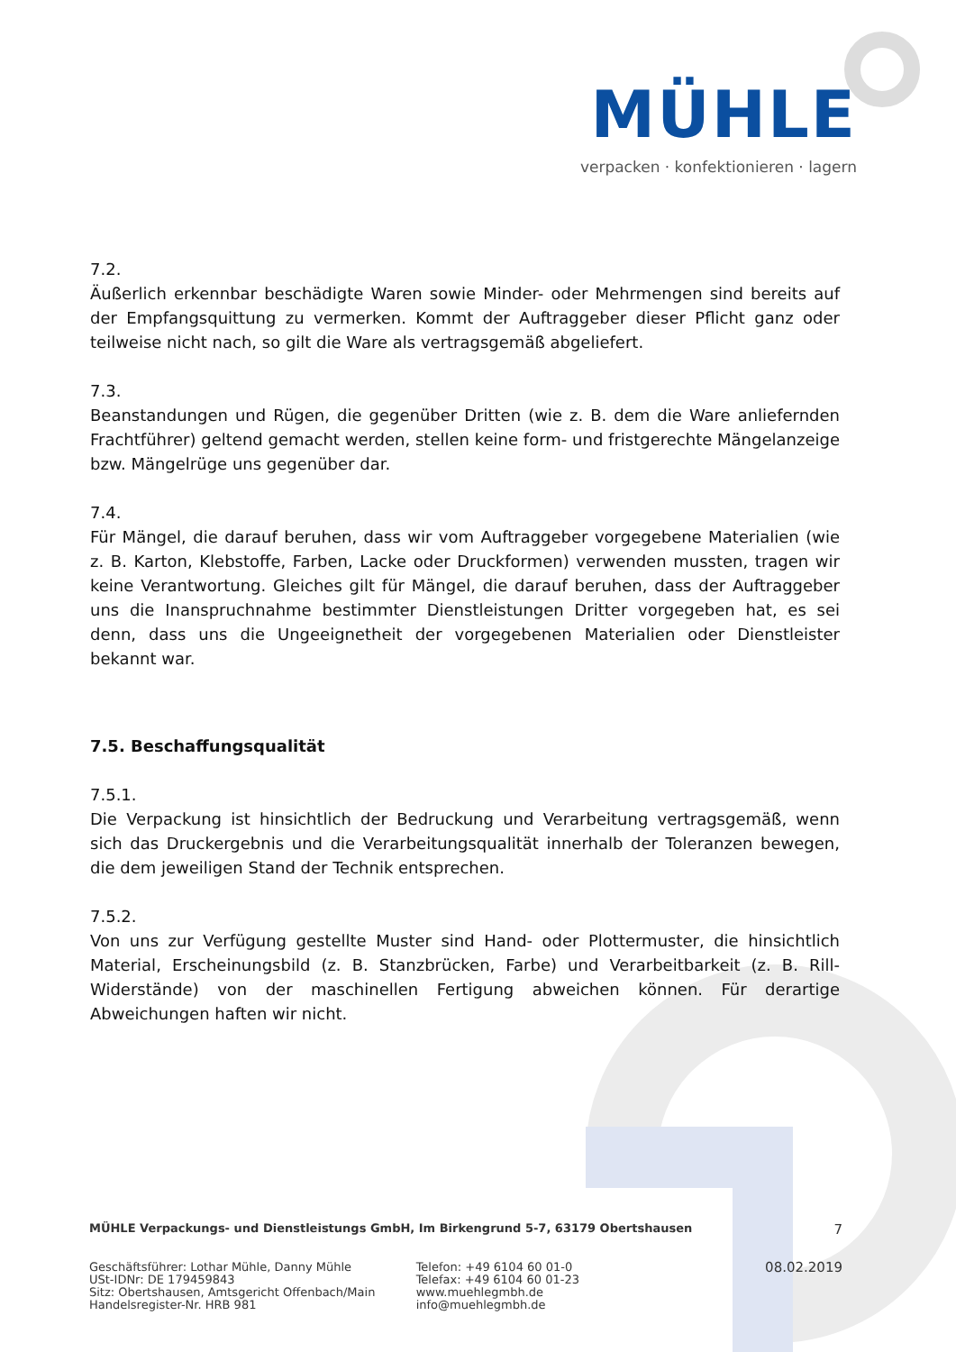MÜHLE
verpacken · konfektionieren · lagern
7.2.
Äußerlich erkennbar beschädigte Waren sowie Minder- oder Mehrmengen sind bereits auf der Empfangsquittung zu vermerken. Kommt der Auftraggeber dieser Pflicht ganz oder teilweise nicht nach, so gilt die Ware als vertragsgemäß abgeliefert.
7.3.
Beanstandungen und Rügen, die gegenüber Dritten (wie z. B. dem die Ware anliefernden Frachtführer) geltend gemacht werden, stellen keine form- und fristgerechte Mängelanzeige bzw. Mängelrüge uns gegenüber dar.
7.4.
Für Mängel, die darauf beruhen, dass wir vom Auftraggeber vorgegebene Materialien (wie z. B. Karton, Klebstoffe, Farben, Lacke oder Druckformen) verwenden mussten, tragen wir keine Verantwortung. Gleiches gilt für Mängel, die darauf beruhen, dass der Auftraggeber uns die Inanspruchnahme bestimmter Dienstleistungen Dritter vorgegeben hat, es sei denn, dass uns die Ungeeignetheit der vorgegebenen Materialien oder Dienstleister bekannt war.
7.5. Beschaffungsqualität
7.5.1.
Die Verpackung ist hinsichtlich der Bedruckung und Verarbeitung vertragsgemäß, wenn sich das Druckergebnis und die Verarbeitungsqualität innerhalb der Toleranzen bewegen, die dem jeweiligen Stand der Technik entsprechen.
7.5.2.
Von uns zur Verfügung gestellte Muster sind Hand- oder Plottermuster, die hinsichtlich Material, Erscheinungsbild (z. B. Stanzbrücken, Farbe) und Verarbeitbarkeit (z. B. Rill-Widerstände) von der maschinellen Fertigung abweichen können. Für derartige Abweichungen haften wir nicht.
MÜHLE Verpackungs- und Dienstleistungs GmbH, Im Birkengrund 5-7, 63179 Obertshausen 7
Geschäftsführer: Lothar Mühle, Danny Mühle
USt-IDNr: DE 179459843
Sitz: Obertshausen, Amtsgericht Offenbach/Main
Handelsregister-Nr. HRB 981
Telefon: +49 6104 60 01-0
Telefax: +49 6104 60 01-23
www.muehlegmbh.de
info@muehlegmbh.de
08.02.2019